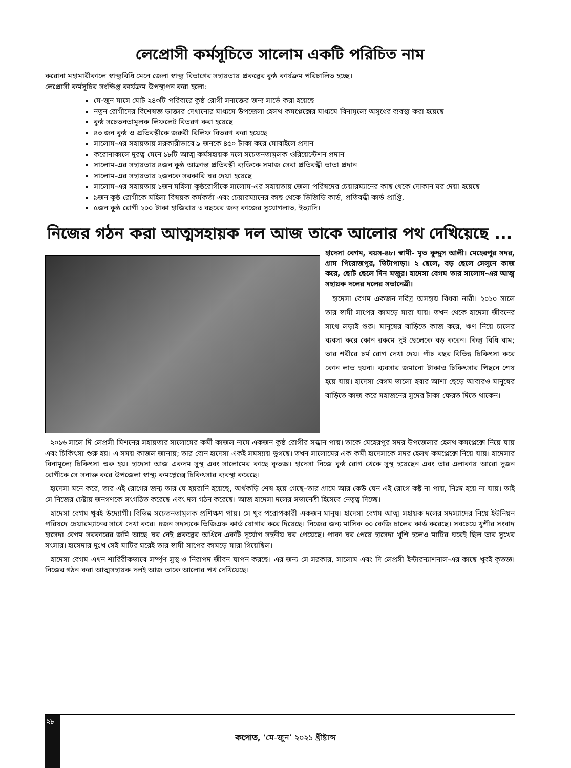লেপ্রোসী কর্মসূচিতে সালোম একটি পরিচিত নাম
করোনা মহামারীকালে স্বাস্থ্যবিধি মেনে জেলা স্বাস্থ্য বিভাগের সহায়তায় প্রকল্পের কুষ্ঠ কার্যক্রম পরিচালিত হচ্ছে।
লেপ্রোসী কর্মসূচির সংক্ষিপ্ত কার্যক্রম উপস্থাপন করা হলো:
মে-জুন মাসে মোট ২৪৩টি পরিবারে কুষ্ঠ রোগী সনাক্তের জন্য সার্ভে করা হয়েছে
নতুন রোগীদের বিশেষজ্ঞ ডাক্তার দেখানোর মাধ্যমে উপজেলা হেলথ কমপ্লেক্সের মাধ্যমে বিনামূল্যে অসুধের ব্যবস্থা করা হয়েছে
কুষ্ঠ সচেতনতামূলক লিফলেট বিতরণ করা হয়েছে
৪৩ জন কুষ্ঠ ও প্রতিবন্ধীকে জরুরী রিলিফ বিতরণ করা হয়েছে
সালোম-এর সহায়তায় সরকারীভাবে ৯ জনকে ৪৫০ টাকা করে মোবাইলে প্রদান
করোনাকালে দূরত্ব মেনে ১৮টি আত্ম কর্মসহায়ক দলে সচেতনতামূলক ওরিয়েন্টেশন প্রদান
সালোম-এর সহায়তায় ৪জন কুষ্ঠ আক্রান্ত প্রতিবন্ধী ব্যক্তিকে সমাজ সেবা প্রতিবন্ধী ভাতা প্রদান
সালোম-এর সহায়তায় ২জনকে সরকারি ঘর দেয়া হয়েছে
সালোম-এর সহায়তায় ১জন মহিলা কুষ্ঠরোগীকে সালোম-এর সহায়তায় জেলা পরিষদের চেয়ারম্যানের কাছ থেকে দোকান ঘর দেয়া হয়েছে
৯জন কুষ্ঠ রোগীকে মহিলা বিষয়ক কর্মকর্তা এবং চেয়ারম্যানের কাছ থেকে ভিজিডি কার্ড, প্রতিবন্ধী কার্ড প্রাপ্তি,
৫জন কুষ্ঠ রোগী ২০০ টাকা হাজিরায় ৩ বছরের জন্য কাজের সুযোগলাভ, ইত্যাদি।
নিজের গঠন করা আত্মসহায়ক দল আজ তাকে আলোর পথ দেখিয়েছে ...
হাদেসা বেগম, বয়স-৪৮। স্বামী- মৃত কুদ্দুস আলী। মেহেরপুর সদর, গ্রাম পিরোজপুর, ভিটাপাড়া। ২ ছেলে, বড় ছেলে সেলুনে কাজ করে, ছোট ছেলে দিন মজুর। হাদেসা বেগম তার সালোম-এর আত্ম সহায়ক দলের দলের সভানেত্রী।
হাদেসা বেগম একজন দরিদ্র অসহায় বিধবা নারী। ২০১০ সালে তার স্বামী সাপের কামড়ে মারা যায়। তখন থেকে হাদেসা জীবনের সাথে লড়াই শুরু। মানুষের বাড়িতে কাজ করে, ঋণ নিয়ে চালের ব্যবসা করে কোন রকমে দুই ছেলেকে বড় করেন। কিন্তু বিধি বাম; তার শরীরে চর্ম রোগ দেখা দেয়। পাঁচ বছর বিভিন্ন চিকিৎসা করে কোন লাভ হয়না। ব্যবসার জমানো টাকাও চিকিৎসার পিছনে শেষ হয়ে যায়। হাদেসা বেগম ভালো হবার আশা ছেড়ে আবারও মানুষের বাড়িতে কাজ করে মহাজনের সুদের টাকা ফেরত দিতে থাকেন।
২০১৬ সালে দি লেপ্রসী মিশনের সহায়তার সালোমের কর্মী কাজল নামে একজন কুষ্ঠ রোগীর সন্ধান পায়। তাকে মেহেরপুর সদর উপজেলার হেলথ কমপ্লেক্সে নিয়ে যায় এবং চিকিৎসা শুরু হয়। এ সময় কাজল জানায়; তার বোন হাদেসা একই সমস্যায় ভুগছে। তখন সালোমের এক কর্মী হাদেসাকে সদর হেলথ কমপ্লেক্সে নিয়ে যায়। হাদেসার বিনামূল্যে চিকিৎসা শুরু হয়। হাদেসা আজ একদম সুস্থ এবং সালোমের কাছে কৃতজ্ঞ। হাদেসা নিজে কুষ্ঠ রোগ থেকে সুস্থ হয়েছেন এবং তার এলাকায় আরো দুজন রোগীকে সে সনাক্ত করে উপজেলা স্বাস্থ্য কমপ্লেক্সে চিকিৎসার ব্যবস্থা করেছে।
হাদেসা মনে করে, তার এই রোগের জন্য তার যে হয়রানি হয়েছে, অর্থকড়ি শেষ হয়ে গেছে–তার গ্রামে আর কেউ যেন এই রোগে কষ্ট না পায়, নিঃস্ব হয়ে না যায়। তাই সে নিজের চেষ্টায় জনগণকে সংগঠিত করেছে এবং দল গঠন করেছে। আজ হাদেসা দলের সভানেত্রী হিসেবে নেতৃত্ব দিচ্ছে।
হাদেসা বেগম খুবই উদ্যোগী। বিভিন্ন সচেতনতামূলক প্রশিক্ষণ পায়। সে খুব পরোপকারী একজন মানুষ। হাদেসা বেগম আত্ম সহায়ক দলের সদস্যাদের নিয়ে ইউনিয়ন পরিষদে চেয়ারম্যানের সাথে দেখা করে। ৪জন সদস্যকে ভিজিএফ কার্ড যোগার করে দিয়েছে। নিজের জন্য মাসিক ৩০ কেজি চালের কার্ড করেছে। সবচেয়ে খুশীর সংবাদ হাসেদা বেগম সরকারের জমি আছে ঘর নেই প্রকল্পের অধিনে একটি দূর্যোগ সহনীয় ঘর পেয়েছে। পাকা ঘর পেয়ে হাসেদা খুশি হলেও মাটির ঘরেই ছিল তার সুখের সংসার। হাসেদার দুঃখ সেই মাটির ঘরেই তার স্বামী সাপের কামড়ে মারা গিয়েছিল।
হাদেসা বেগম এখন শারিরীকভাবে সর্ম্পূণ সুস্থ ও নিরাপদ জীবন যাপন করছে। এর জন্য সে সরকার, সালোম এবং দি লেপ্রসী ইন্টারন্যাশনাল-এর কাছে খুবই কৃতজ্ঞ। নিজের গঠন করা আত্মসহায়ক দলই আজ তাকে আলোর পথ দেখিয়েছে।
২৮
কপোত, ‘মে-জুন’ ২০২১ খ্রীষ্টাব্দ